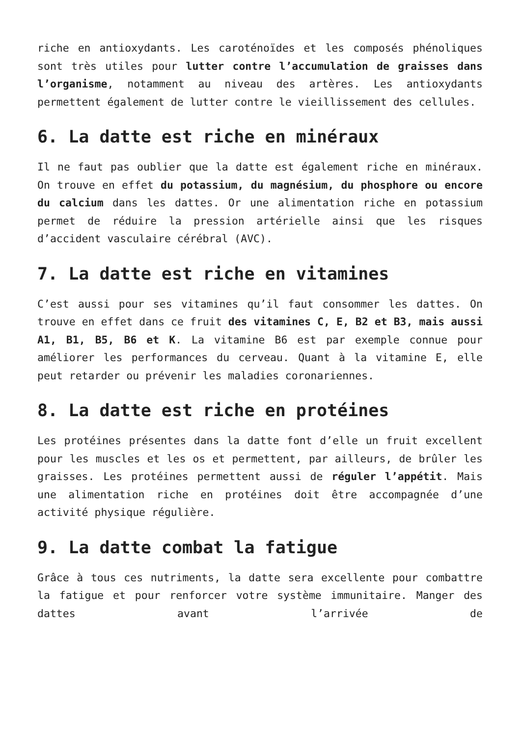riche en antioxydants. Les caroténoïdes et les composés phénoliques sont très utiles pour lutter contre l’accumulation de graisses dans l’organisme, notamment au niveau des artères. Les antioxydants permettent également de lutter contre le vieillissement des cellules.
6. La datte est riche en minéraux
Il ne faut pas oublier que la datte est également riche en minéraux. On trouve en effet du potassium, du magnésium, du phosphore ou encore du calcium dans les dattes. Or une alimentation riche en potassium permet de réduire la pression artérielle ainsi que les risques d’accident vasculaire cérébral (AVC).
7. La datte est riche en vitamines
C’est aussi pour ses vitamines qu’il faut consommer les dattes. On trouve en effet dans ce fruit des vitamines C, E, B2 et B3, mais aussi A1, B1, B5, B6 et K. La vitamine B6 est par exemple connue pour améliorer les performances du cerveau. Quant à la vitamine E, elle peut retarder ou prévenir les maladies coronariennes.
8. La datte est riche en protéines
Les protéines présentes dans la datte font d’elle un fruit excellent pour les muscles et les os et permettent, par ailleurs, de brûler les graisses. Les protéines permettent aussi de réguler l’appétit. Mais une alimentation riche en protéines doit être accompagnée d’une activité physique régulière.
9. La datte combat la fatigue
Grâce à tous ces nutriments, la datte sera excellente pour combattre la fatigue et pour renforcer votre système immunitaire. Manger des dattes avant l’arrivée de